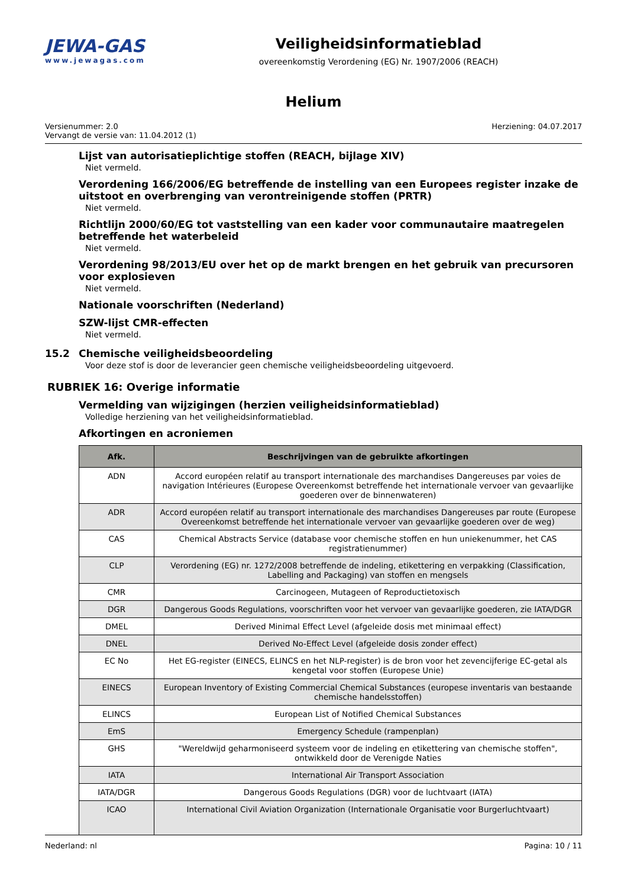JEWA-GAS
www.jewagas.com
Veiligheidsinformatieblad
overeenkomstig Verordening (EG) Nr. 1907/2006 (REACH)
Helium
Versienummer: 2.0
Vervangt de versie van: 11.04.2012 (1)
Herziening: 04.07.2017
Lijst van autorisatieplichtige stoffen (REACH, bijlage XIV)
Niet vermeld.
Verordening 166/2006/EG betreffende de instelling van een Europees register inzake de uitstoot en overbrenging van verontreinigende stoffen (PRTR)
Niet vermeld.
Richtlijn 2000/60/EG tot vaststelling van een kader voor communautaire maatregelen betreffende het waterbeleid
Niet vermeld.
Verordening 98/2013/EU over het op de markt brengen en het gebruik van precursoren voor explosieven
Niet vermeld.
Nationale voorschriften (Nederland)
SZW-lijst CMR-effecten
Niet vermeld.
15.2 Chemische veiligheidsbeoordeling
Voor deze stof is door de leverancier geen chemische veiligheidsbeoordeling uitgevoerd.
RUBRIEK 16: Overige informatie
Vermelding van wijzigingen (herzien veiligheidsinformatieblad)
Volledige herziening van het veiligheidsinformatieblad.
Afkortingen en acroniemen
| Afk. | Beschrijvingen van de gebruikte afkortingen |
| --- | --- |
| ADN | Accord européen relatif au transport internationale des marchandises Dangereuses par voies de navigation Intérieures (Europese Overeenkomst betreffende het internationale vervoer van gevaarlijke goederen over de binnenwateren) |
| ADR | Accord européen relatif au transport internationale des marchandises Dangereuses par route (Europese Overeenkomst betreffende het internationale vervoer van gevaarlijke goederen over de weg) |
| CAS | Chemical Abstracts Service (database voor chemische stoffen en hun uniekenummer, het CAS registratienummer) |
| CLP | Verordening (EG) nr. 1272/2008 betreffende de indeling, etikettering en verpakking (Classification, Labelling and Packaging) van stoffen en mengsels |
| CMR | Carcinogeen, Mutageen of Reproductietoxisch |
| DGR | Dangerous Goods Regulations, voorschriften voor het vervoer van gevaarlijke goederen, zie IATA/DGR |
| DMEL | Derived Minimal Effect Level (afgeleide dosis met minimaal effect) |
| DNEL | Derived No-Effect Level (afgeleide dosis zonder effect) |
| EC No | Het EG-register (EINECS, ELINCS en het NLP-register) is de bron voor het zevencijferige EC-getal als kengetal voor stoffen (Europese Unie) |
| EINECS | European Inventory of Existing Commercial Chemical Substances (europese inventaris van bestaande chemische handelsstoffen) |
| ELINCS | European List of Notified Chemical Substances |
| EmS | Emergency Schedule (rampenplan) |
| GHS | "Wereldwijd geharmoniseerd systeem voor de indeling en etikettering van chemische stoffen", ontwikkeld door de Verenigde Naties |
| IATA | International Air Transport Association |
| IATA/DGR | Dangerous Goods Regulations (DGR) voor de luchtvaart (IATA) |
| ICAO | International Civil Aviation Organization (Internationale Organisatie voor Burgerluchtvaart) |
Nederland: nl Pagina: 10 / 11